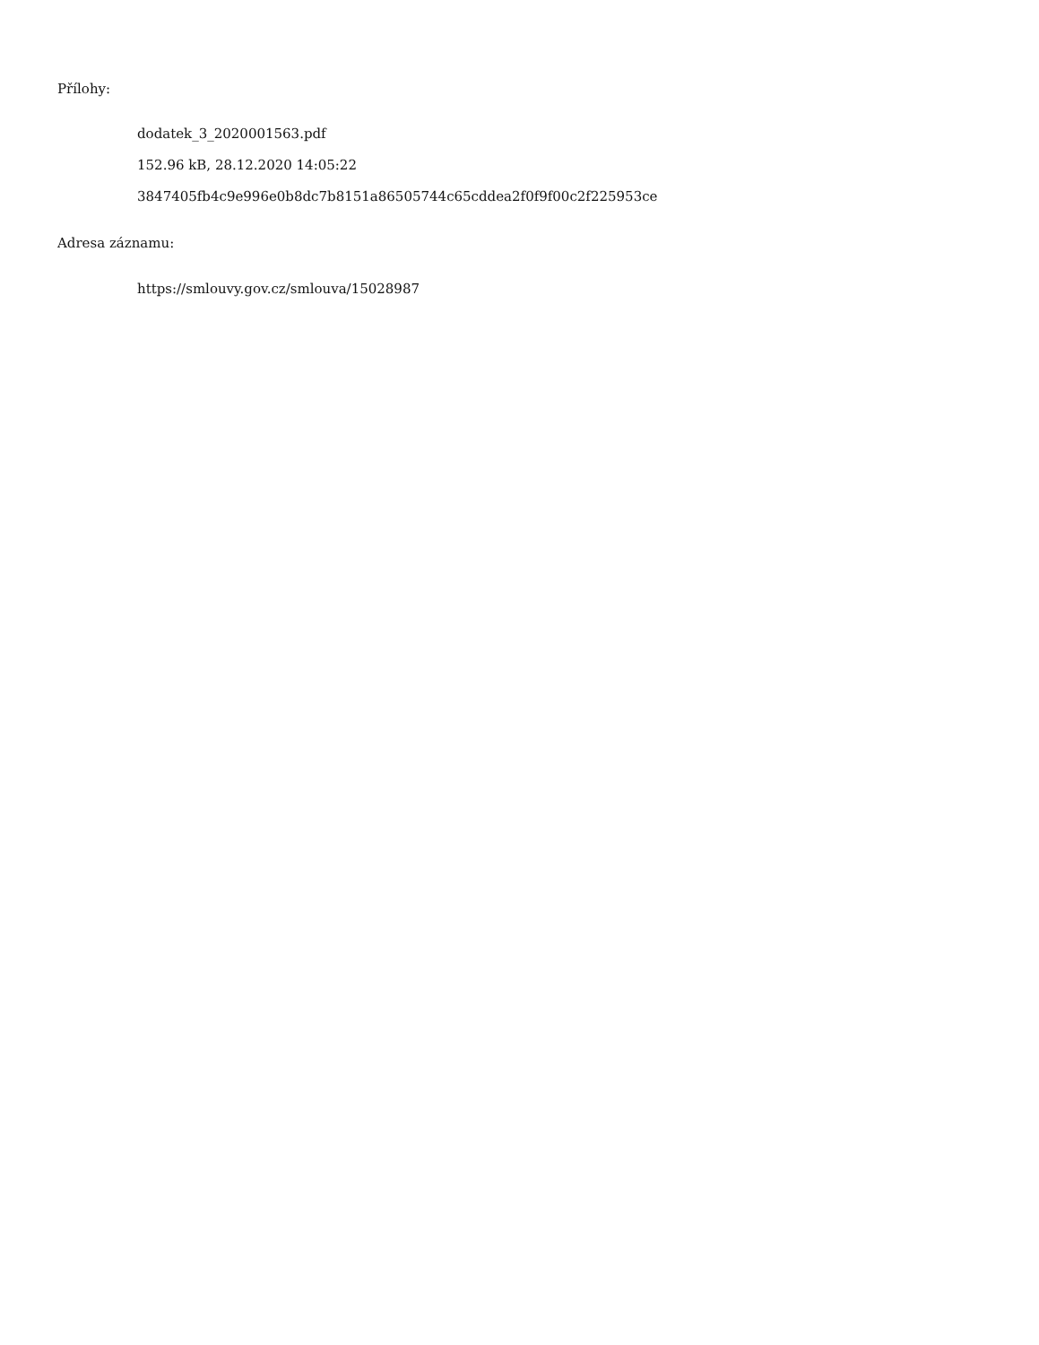Přílohy:
dodatek_3_2020001563.pdf
152.96 kB, 28.12.2020 14:05:22
3847405fb4c9e996e0b8dc7b8151a86505744c65cddea2f0f9f00c2f225953ce
Adresa záznamu:
https://smlouvy.gov.cz/smlouva/15028987